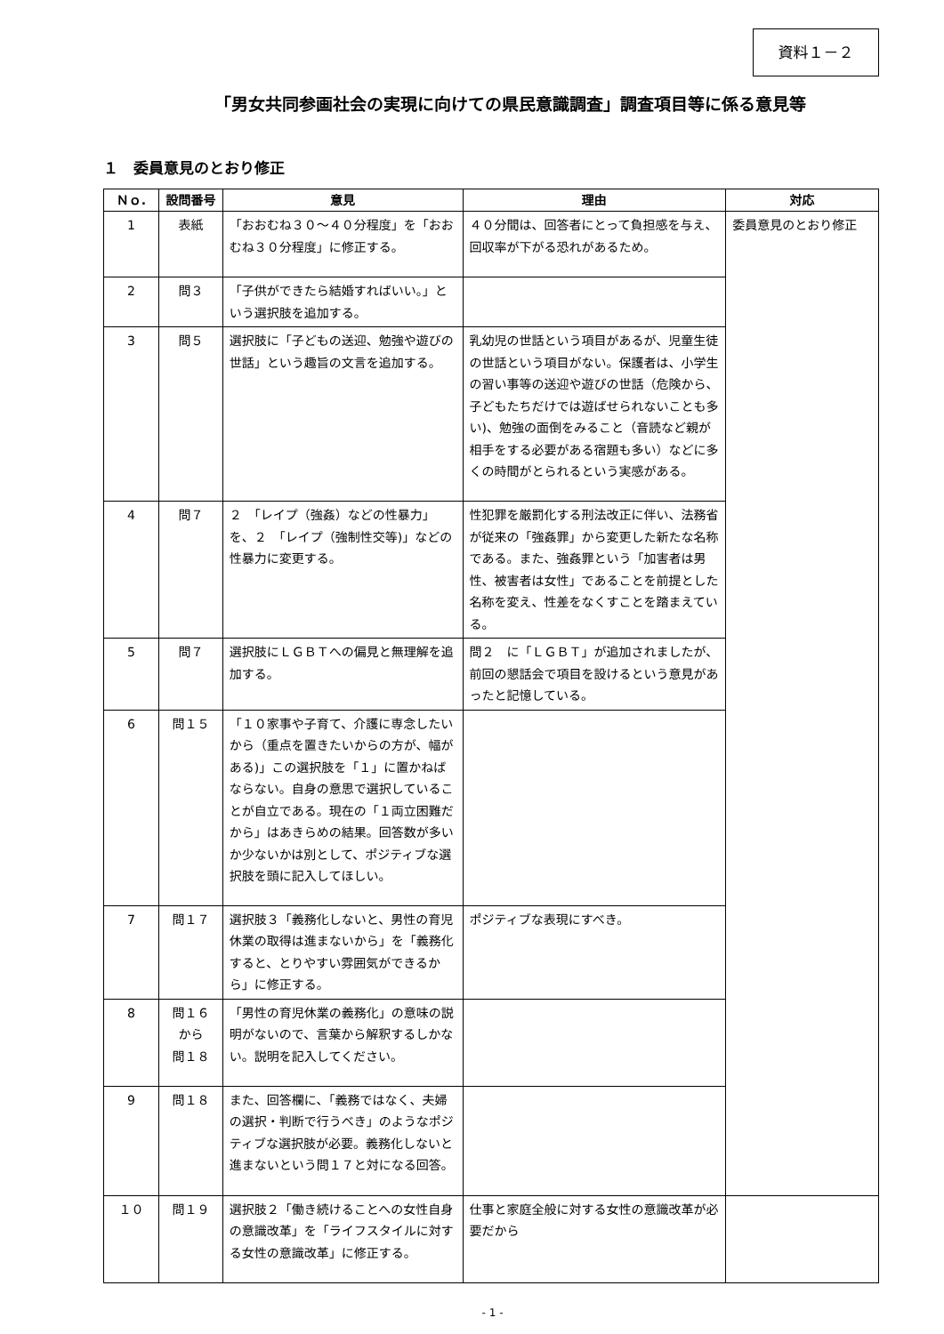資料１－２
「男女共同参画社会の実現に向けての県民意識調査」調査項目等に係る意見等
１　委員意見のとおり修正
| Ｎｏ. | 設問番号 | 意見 | 理由 | 対応 |
| --- | --- | --- | --- | --- |
| 1 | 表紙 | 「おおむね３０～４０分程度」を「おおむね３０分程度」に修正する。 | ４０分間は、回答者にとって負担感を与え、回収率が下がる恐れがあるため。 | 委員意見のとおり修正 |
| 2 | 問３ | 「子供ができたら結婚すればいい。」という選択肢を追加する。 | | |
| 3 | 問５ | 選択肢に「子どもの送迎、勉強や遊びの世話」という趣旨の文言を追加する。 | 乳幼児の世話という項目があるが、児童生徒の世話という項目がない。保護者は、小学生の習い事等の送迎や遊びの世話（危険から、子どもたちだけでは遊ばせられないことも多い)、勉強の面倒をみること（音読など親が相手をする必要がある宿題も多い）などに多くの時間がとられるという実感がある。 | |
| 4 | 問７ | ２ 「レイプ（強姦）などの性暴力」を、２ 「レイプ（強制性交等)」などの性暴力に変更する。 | 性犯罪を厳罰化する刑法改正に伴い、法務省が従来の「強姦罪」から変更した新たな名称である。また、強姦罪という「加害者は男性、被害者は女性」であることを前提とした名称を変え、性差をなくすことを踏まえている。 | |
| 5 | 問７ | 選択肢にＬＧＢＴへの偏見と無理解を追加する。 | 問２ に「ＬＧＢＴ」が追加されましたが、前回の懇話会で項目を設けるという意見があったと記憶している。 | |
| 6 | 問１５ | 「１０家事や子育て、介護に専念したいから（重点を置きたいからの方が、幅がある)」この選択肢を「１」に置かねばならない。自身の意思で選択していることが自立である。現在の「１両立困難だから」はあきらめの結果。回答数が多いか少ないかは別として、ポジティブな選択肢を頭に記入してほしい。 | | |
| 7 | 問１７ | 選択肢３「義務化しないと、男性の育児休業の取得は進まないから」を「義務化すると、とりやすい雰囲気ができるから」に修正する。 | ポジティブな表現にすべき。 | |
| 8 | 問１６ から 問１８ | 「男性の育児休業の義務化」の意味の説明がないので、言葉から解釈するしかない。説明を記入してください。 | | |
| 9 | 問１８ | また、回答欄に、「義務ではなく、夫婦の選択・判断で行うべき」のようなポジティブな選択肢が必要。義務化しないと進まないという問１７と対になる回答。 | | |
| １０ | 問１９ | 選択肢２「働き続けることへの女性自身の意識改革」を「ライフスタイルに対する女性の意識改革」に修正する。 | 仕事と家庭全般に対する女性の意識改革が必要だから | |
- 1 -